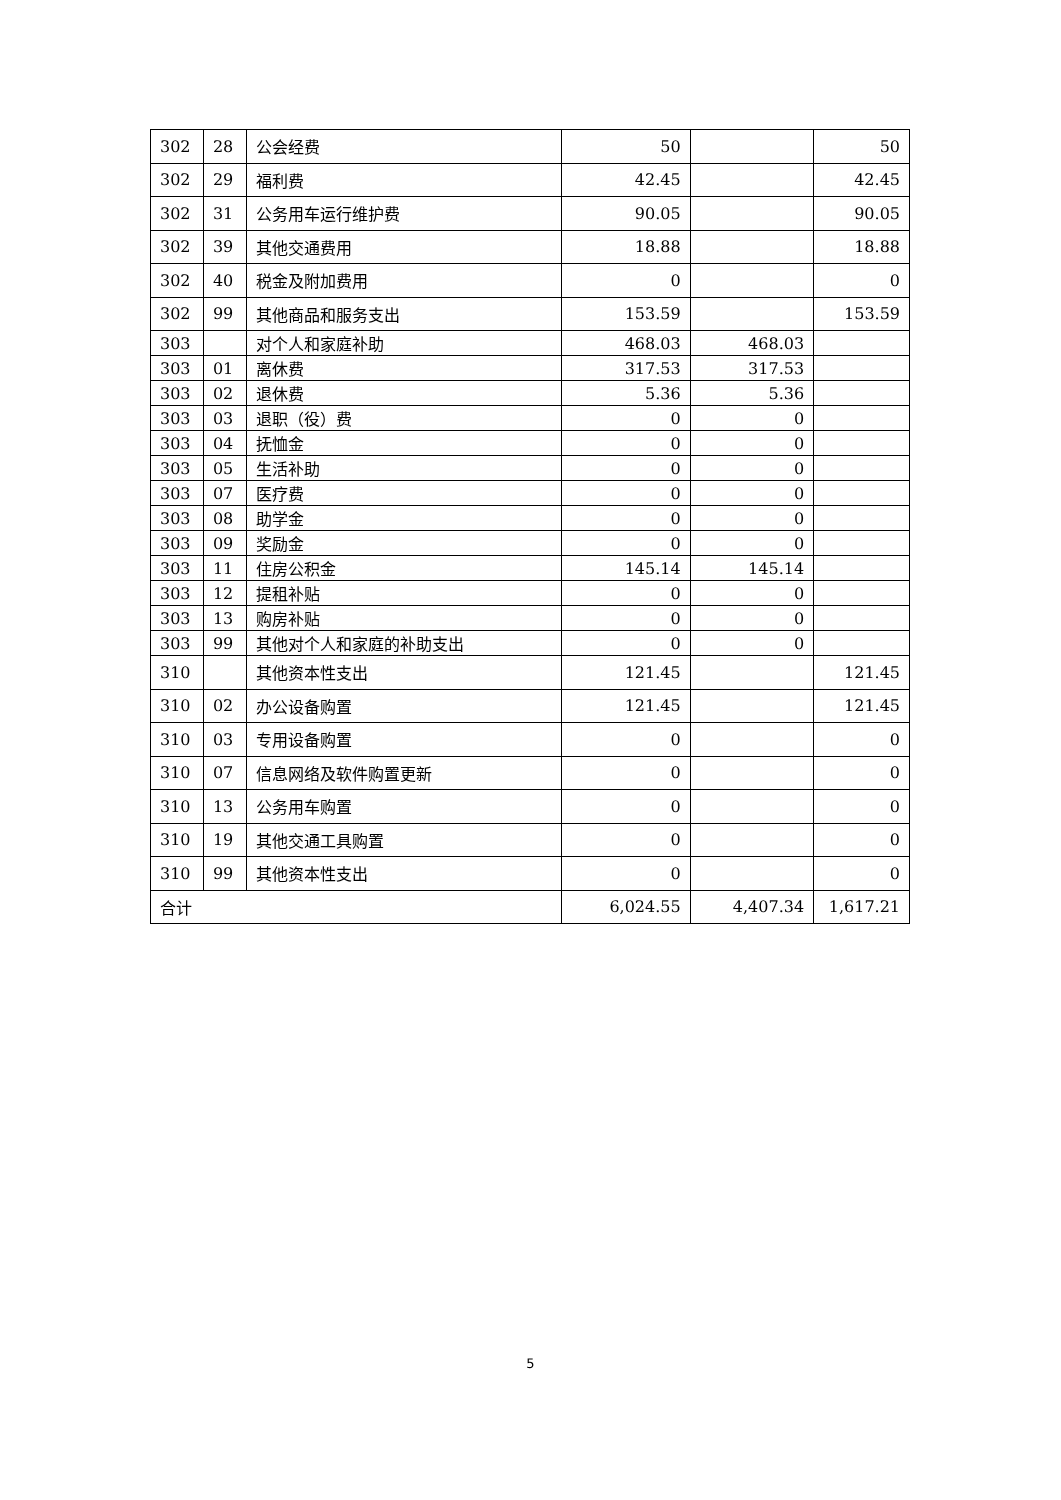| 302 | 28 | 公会经费 | 50 | | 50 |
| 302 | 29 | 福利费 | 42.45 | | 42.45 |
| 302 | 31 | 公务用车运行维护费 | 90.05 | | 90.05 |
| 302 | 39 | 其他交通费用 | 18.88 | | 18.88 |
| 302 | 40 | 税金及附加费用 | 0 | | 0 |
| 302 | 99 | 其他商品和服务支出 | 153.59 | | 153.59 |
| 303 | | 对个人和家庭补助 | 468.03 | 468.03 | |
| 303 | 01 | 离休费 | 317.53 | 317.53 | |
| 303 | 02 | 退休费 | 5.36 | 5.36 | |
| 303 | 03 | 退职（役）费 | 0 | 0 | |
| 303 | 04 | 抚恤金 | 0 | 0 | |
| 303 | 05 | 生活补助 | 0 | 0 | |
| 303 | 07 | 医疗费 | 0 | 0 | |
| 303 | 08 | 助学金 | 0 | 0 | |
| 303 | 09 | 奖励金 | 0 | 0 | |
| 303 | 11 | 住房公积金 | 145.14 | 145.14 | |
| 303 | 12 | 提租补贴 | 0 | 0 | |
| 303 | 13 | 购房补贴 | 0 | 0 | |
| 303 | 99 | 其他对个人和家庭的补助支出 | 0 | 0 | |
| 310 | | 其他资本性支出 | 121.45 | | 121.45 |
| 310 | 02 | 办公设备购置 | 121.45 | | 121.45 |
| 310 | 03 | 专用设备购置 | 0 | | 0 |
| 310 | 07 | 信息网络及软件购置更新 | 0 | | 0 |
| 310 | 13 | 公务用车购置 | 0 | | 0 |
| 310 | 19 | 其他交通工具购置 | 0 | | 0 |
| 310 | 99 | 其他资本性支出 | 0 | | 0 |
| 合计 | | | 6,024.55 | 4,407.34 | 1,617.21 |
5